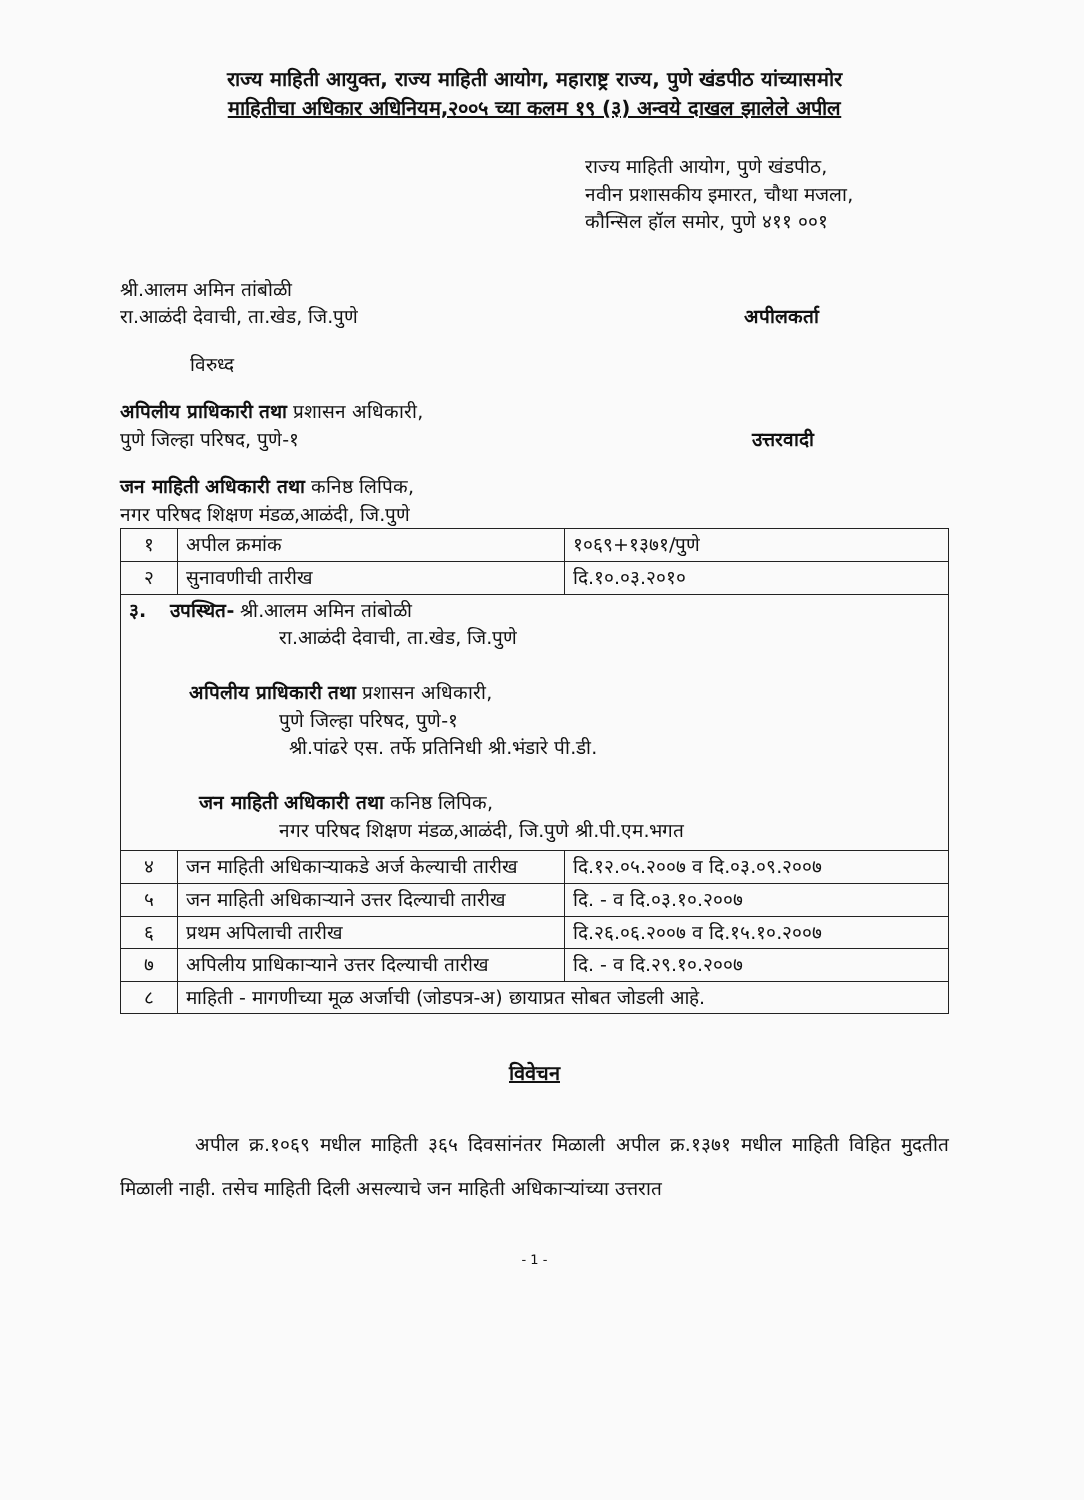राज्य माहिती आयुक्त, राज्य माहिती आयोग, महाराष्ट्र राज्य, पुणे खंडपीठ यांच्यासमोर
माहितीचा अधिकार अधिनियम,२००५ च्या कलम १९ (३) अन्वये दाखल झालेले अपील
राज्य माहिती आयोग, पुणे खंडपीठ,
नवीन प्रशासकीय इमारत, चौथा मजला,
कौन्सिल हॉल समोर, पुणे ४११ ००१
श्री.आलम अमिन तांबोळी
रा.आळंदी देवाची, ता.खेड, जि.पुणे अपीलकर्ता
विरुध्द
अपिलीय प्राधिकारी तथा प्रशासन अधिकारी,
पुणे जिल्हा परिषद, पुणे-१ उत्तरवादी
जन माहिती अधिकारी तथा कनिष्ठ लिपिक,
नगर परिषद शिक्षण मंडळ,आळंदी, जि.पुणे
| १ | अपील क्रमांक | १०६९+१३७१/पुणे |
| २ | सुनावणीची तारीख | दि.१०.०३.२०१० |
| ३. उपस्थित- श्री.आलम अमिन तांबोळी रा.आळंदी देवाची, ता.खेड, जि.पुणे अपिलीय प्राधिकारी तथा प्रशासन अधिकारी, पुणे जिल्हा परिषद, पुणे-१ श्री.पांढरे एस. तर्फे प्रतिनिधी श्री.भंडारे पी.डी. जन माहिती अधिकारी तथा कनिष्ठ लिपिक, नगर परिषद शिक्षण मंडळ,आळंदी, जि.पुणे श्री.पी.एम.भगत | | |
| ४ | जन माहिती अधिकाऱ्याकडे अर्ज केल्याची तारीख | दि.१२.०५.२००७ व दि.०३.०९.२००७ |
| ५ | जन माहिती अधिकाऱ्याने उत्तर दिल्याची तारीख | दि. - व दि.०३.१०.२००७ |
| ६ | प्रथम अपिलाची तारीख | दि.२६.०६.२००७ व दि.१५.१०.२००७ |
| ७ | अपिलीय प्राधिकाऱ्याने उत्तर दिल्याची तारीख | दि. - व दि.२९.१०.२००७ |
| ८ | माहिती - मागणीच्या मूळ अर्जाची (जोडपत्र-अ) छायाप्रत सोबत जोडली आहे. | |
विवेचन
अपील क्र.१०६९ मधील माहिती ३६५ दिवसांनंतर मिळाली अपील क्र.१३७१ मधील माहिती विहित मुदतीत मिळाली नाही. तसेच माहिती दिली असल्याचे जन माहिती अधिकाऱ्यांच्या उत्तरात
- 1 -